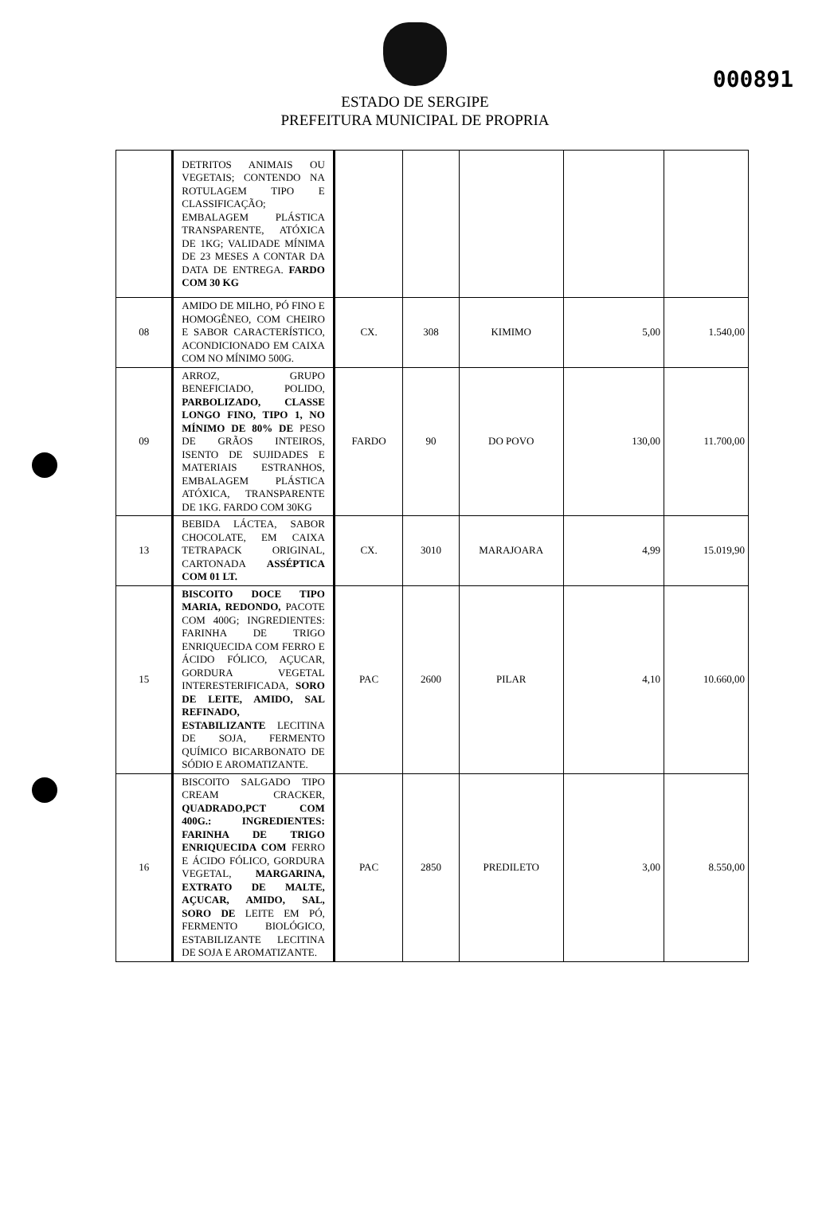000891
ESTADO DE SERGIPE
PREFEITURA MUNICIPAL DE PROPRIA
| | DETRITOS ANIMAIS OU VEGETAIS; CONTENDO NA ROTULAGEM TIPO E CLASSIFICAÇÃO; EMBALAGEM PLÁSTICA TRANSPARENTE, ATÓXICA DE 1KG; VALIDADE MÍNIMA DE 23 MESES A CONTAR DA DATA DE ENTREGA. FARDO COM 30 KG | | | | | |
| 08 | AMIDO DE MILHO, PÓ FINO E HOMOGÊNEO, COM CHEIRO E SABOR CARACTERÍSTICO, ACONDICIONADO EM CAIXA COM NO MÍNIMO 500G. | CX. | 308 | KIMIMO | 5,00 | 1.540,00 |
| 09 | ARROZ, GRUPO BENEFICIADO, POLIDO, PARBOLIZADO, CLASSE LONGO FINO, TIPO 1, NO MÍNIMO DE 80% DE PESO DE GRÃOS INTEIROS, ISENTO DE SUJIDADES E MATERIAIS ESTRANHOS, EMBALAGEM PLÁSTICA ATÓXICA, TRANSPARENTE DE 1KG. FARDO COM 30KG | FARDO | 90 | DO POVO | 130,00 | 11.700,00 |
| 13 | BEBIDA LÁCTEA, SABOR CHOCOLATE, EM CAIXA TETRAPACK ORIGINAL, CARTONADA ASSÉPTICA COM 01 LT. | CX. | 3010 | MARAJOARA | 4,99 | 15.019,90 |
| 15 | BISCOITO DOCE TIPO MARIA, REDONDO, PACOTE COM 400G; INGREDIENTES: FARINHA DE TRIGO ENRIQUECIDA COM FERRO E ÁCIDO FÓLICO, AÇUCAR, GORDURA VEGETAL INTERESTERIFICADA, SORO DE LEITE, AMIDO, SAL REFINADO, ESTABILIZANTE LECITINA DE SOJA, FERMENTO QUÍMICO BICARBONATO DE SÓDIO E AROMATIZANTE. | PAC | 2600 | PILAR | 4,10 | 10.660,00 |
| 16 | BISCOITO SALGADO TIPO CREAM CRACKER, QUADRADO,PCT COM 400G.: INGREDIENTES: FARINHA DE TRIGO ENRIQUECIDA COM FERRO E ÁCIDO FÓLICO, GORDURA VEGETAL, MARGARINA, EXTRATO DE MALTE, AÇUCAR, AMIDO, SAL, SORO DE LEITE EM PÓ, FERMENTO BIOLÓGICO, ESTABILIZANTE LECITINA DE SOJA E AROMATIZANTE. | PAC | 2850 | PREDILETO | 3,00 | 8.550,00 |